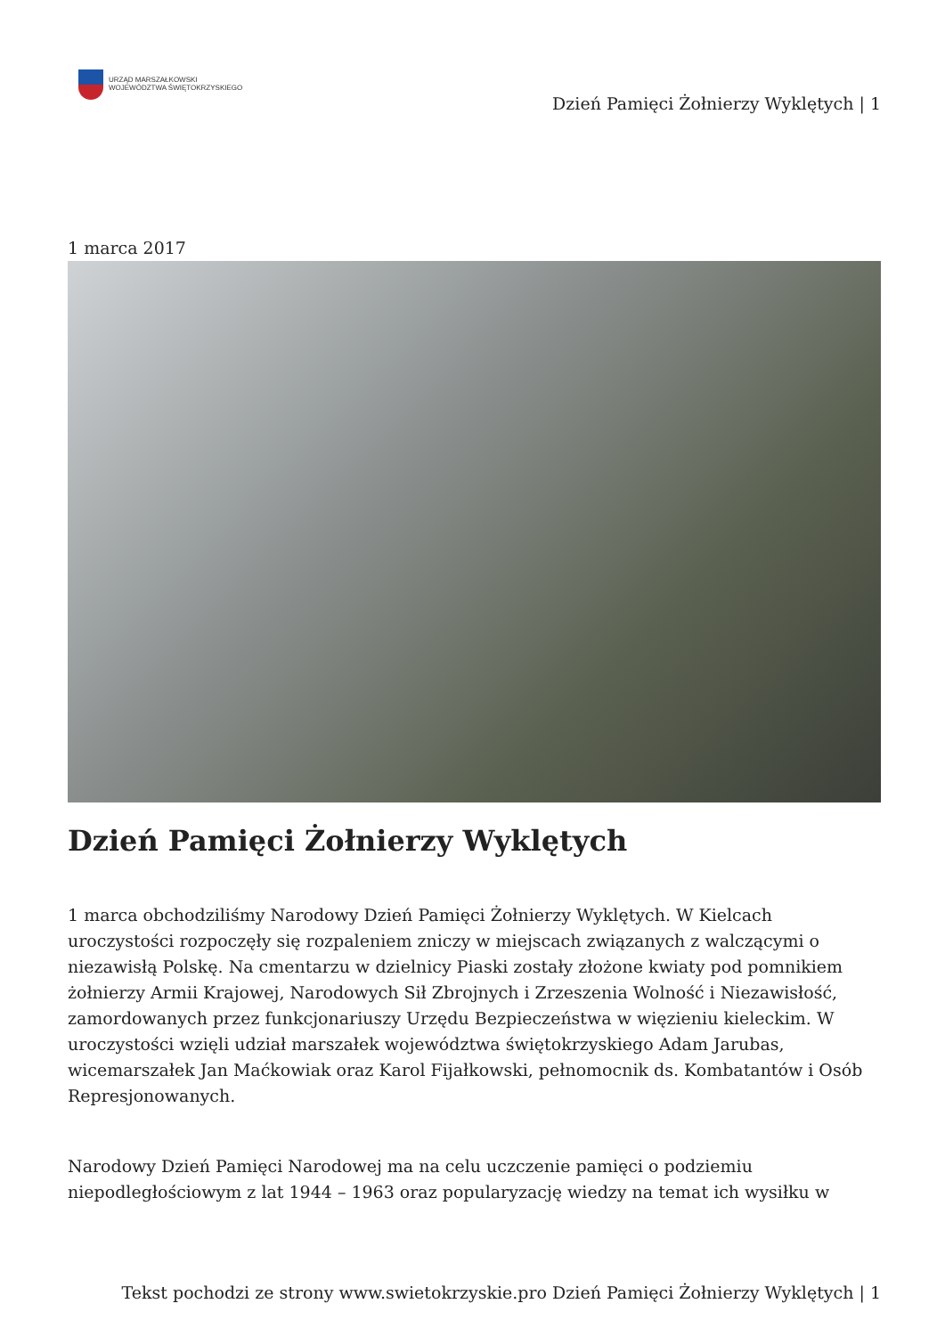URZĄD MARSZAŁKOWSKI
WOJEWÓDZTWA ŚWIĘTOKRZYSKIEGO
Dzień Pamięci Żołnierzy Wyklętych | 1
1 marca 2017
Dzień Pamięci Żołnierzy Wyklętych
1 marca obchodziliśmy Narodowy Dzień Pamięci Żołnierzy Wyklętych. W Kielcach uroczystości rozpoczęły się rozpaleniem zniczy w miejscach związanych z walczącymi o niezawisłą Polskę. Na cmentarzu w dzielnicy Piaski zostały złożone kwiaty pod pomnikiem żołnierzy Armii Krajowej, Narodowych Sił Zbrojnych i Zrzeszenia Wolność i Niezawisłość, zamordowanych przez funkcjonariuszy Urzędu Bezpieczeństwa w więzieniu kieleckim. W uroczystości wzięli udział marszałek województwa świętokrzyskiego Adam Jarubas, wicemarszałek Jan Maćkowiak oraz Karol Fijałkowski, pełnomocnik ds. Kombatantów i Osób Represjonowanych.
Narodowy Dzień Pamięci Narodowej ma na celu uczczenie pamięci o podziemiu niepodległościowym z lat 1944 – 1963 oraz popularyzację wiedzy na temat ich wysiłku w
Tekst pochodzi ze strony www.swietokrzyskie.pro Dzień Pamięci Żołnierzy Wyklętych | 1